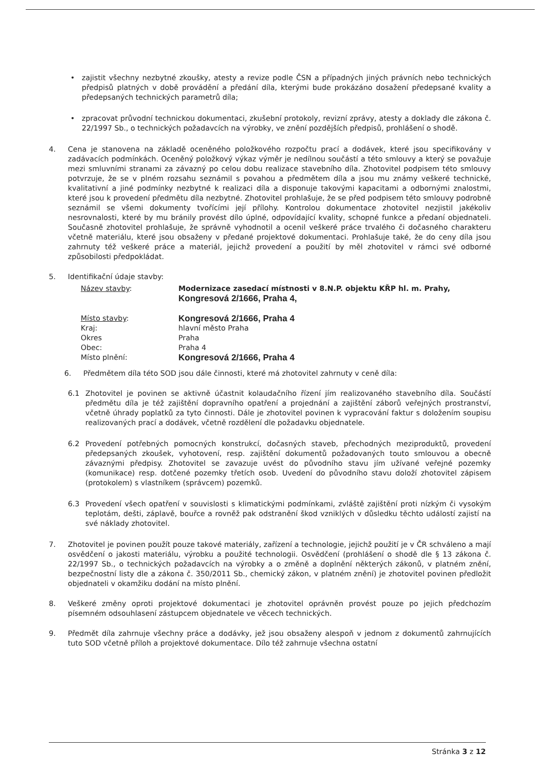• zajistit všechny nezbytné zkoušky, atesty a revize podle ČSN a případných jiných právních nebo technických předpisů platných v době provádění a předání díla, kterými bude prokázáno dosažení předepsané kvality a předepsaných technických parametrů díla;
• zpracovat průvodní technickou dokumentaci, zkušební protokoly, revizní zprávy, atesty a doklady dle zákona č. 22/1997 Sb., o technických požadavcích na výrobky, ve znění pozdějších předpisů, prohlášení o shodě.
4. Cena je stanovena na základě oceněného položkového rozpočtu prací a dodávek, které jsou specifikovány v zadávacích podmínkách. Oceněný položkový výkaz výměr je nedílnou součástí a této smlouvy a který se považuje mezi smluvními stranami za závazný po celou dobu realizace stavebního díla. Zhotovitel podpisem této smlouvy potvrzuje, že se v plném rozsahu seznámil s povahou a předmětem díla a jsou mu známy veškeré technické, kvalitativní a jiné podmínky nezbytné k realizaci díla a disponuje takovými kapacitami a odbornými znalostmi, které jsou k provedení předmětu díla nezbytné. Zhotovitel prohlašuje, že se před podpisem této smlouvy podrobně seznámil se všemi dokumenty tvořícími její přílohy. Kontrolou dokumentace zhotovitel nezjistil jakékoliv nesrovnalosti, které by mu bránily provést dílo úplné, odpovídající kvality, schopné funkce a předaní objednateli. Současně zhotovitel prohlašuje, že správně vyhodnotil a ocenil veškeré práce trvalého či dočasného charakteru včetně materiálu, které jsou obsaženy v předané projektové dokumentaci. Prohlašuje také, že do ceny díla jsou zahrnuty též veškeré práce a materiál, jejichž provedení a použití by měl zhotovitel v rámci své odborné způsobilosti předpokládat.
5. Identifikační údaje stavby:
| Název stavby : | Modernizace zasedací místnosti v 8.N.P. objektu KŘP hl. m. Prahy, Kongresová 2/1666, Praha 4, |
| Místo stavby : | Kongresová 2/1666, Praha 4 |
| Kraj: | hlavní město Praha |
| Okres | Praha |
| Obec: | Praha 4 |
| Místo plnění: | Kongresová 2/1666, Praha 4 |
6. Předmětem díla této SOD jsou dále činnosti, které má zhotovitel zahrnuty v ceně díla:
6.1 Zhotovitel je povinen se aktivně účastnit kolaudačního řízení jím realizovaného stavebního díla. Součástí předmětu díla je též zajištění dopravního opatření a projednání a zajištění záborů veřejných prostranství, včetně úhrady poplatků za tyto činnosti. Dále je zhotovitel povinen k vypracování faktur s doložením soupisu realizovaných prací a dodávek, včetně rozdělení dle požadavku objednatele.
6.2 Provedení potřebných pomocných konstrukcí, dočasných staveb, přechodných meziproduktů, provedení předepsaných zkoušek, vyhotovení, resp. zajištění dokumentů požadovaných touto smlouvou a obecně závaznými předpisy. Zhotovitel se zavazuje uvést do původního stavu jím užívané veřejné pozemky (komunikace) resp. dotčené pozemky třetích osob. Uvedení do původního stavu doloží zhotovitel zápisem (protokolem) s vlastníkem (správcem) pozemků.
6.3 Provedení všech opatření v souvislosti s klimatickými podmínkami, zvláště zajištění proti nízkým či vysokým teplotám, dešti, záplavě, bouřce a rovněž pak odstranění škod vzniklých v důsledku těchto událostí zajistí na své náklady zhotovitel.
7. Zhotovitel je povinen použít pouze takové materiály, zařízení a technologie, jejichž použití je v ČR schváleno a mají osvědčení o jakosti materiálu, výrobku a použité technologii. Osvědčení (prohlášení o shodě dle § 13 zákona č. 22/1997 Sb., o technických požadavcích na výrobky a o změně a doplnění některých zákonů, v platném znění, bezpečnostní listy dle a zákona č. 350/2011 Sb., chemický zákon, v platném znění) je zhotovitel povinen předložit objednateli v okamžiku dodání na místo plnění.
8. Veškeré změny oproti projektové dokumentaci je zhotovitel oprávněn provést pouze po jejich předchozím písemném odsouhlasení zástupcem objednatele ve věcech technických.
9. Předmět díla zahrnuje všechny práce a dodávky, jež jsou obsaženy alespoň v jednom z dokumentů zahrnujících tuto SOD včetně příloh a projektové dokumentace. Dílo též zahrnuje všechna ostatní
Stránka 3 z 12